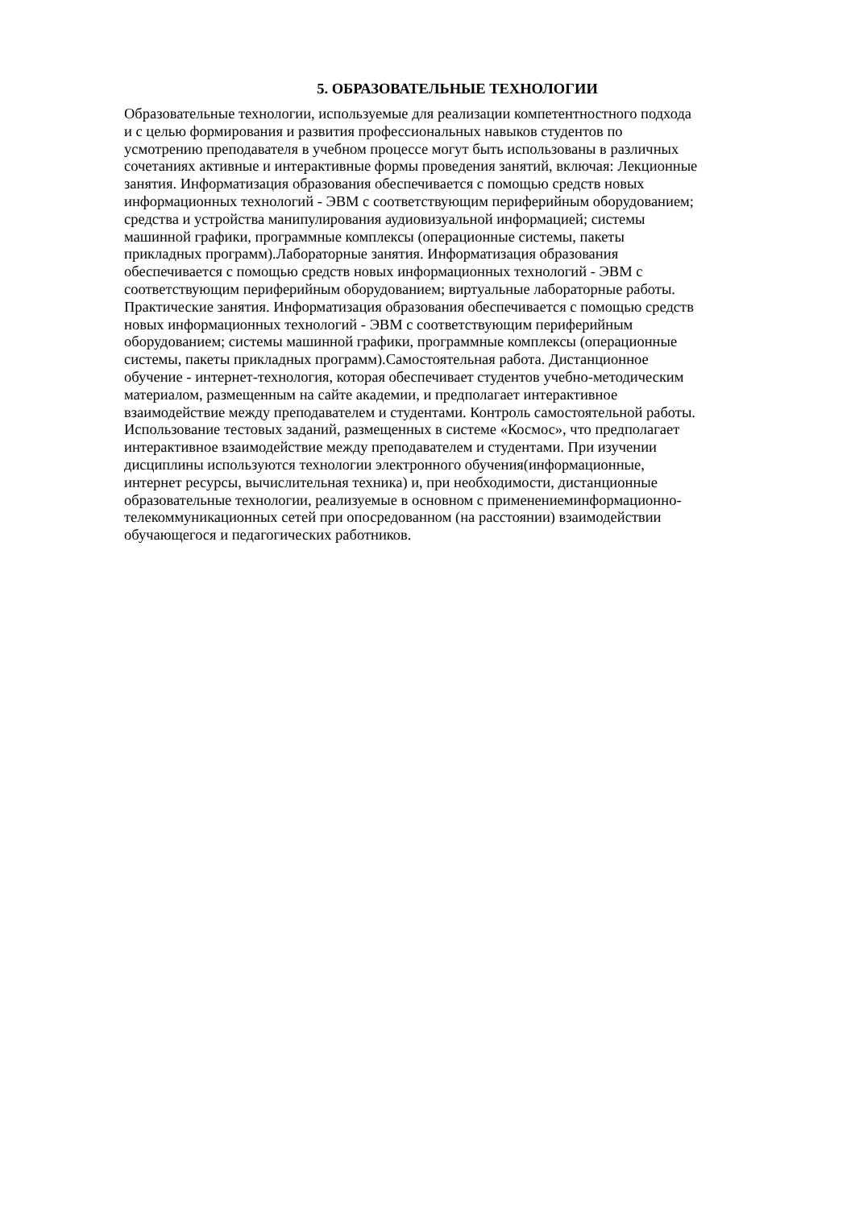5. ОБРАЗОВАТЕЛЬНЫЕ ТЕХНОЛОГИИ
Образовательные технологии, используемые для реализации компетентностного подхода
и с целью формирования и развития профессиональных навыков студентов по
усмотрению преподавателя в учебном процессе могут быть использованы в различных
сочетаниях активные и интерактивные формы проведения занятий, включая: Лекционные
занятия. Информатизация образования обеспечивается с помощью средств новых
информационных технологий - ЭВМ с соответствующим периферийным оборудованием;
средства и устройства манипулирования аудиовизуальной информацией; системы
машинной графики, программные комплексы (операционные системы, пакеты
прикладных программ).Лабораторные занятия. Информатизация образования
обеспечивается с помощью средств новых информационных технологий - ЭВМ с
соответствующим периферийным оборудованием; виртуальные лабораторные работы.
Практические занятия. Информатизация образования обеспечивается с помощью средств
новых информационных технологий - ЭВМ с соответствующим периферийным
оборудованием; системы машинной графики, программные комплексы (операционные
системы, пакеты прикладных программ).Самостоятельная работа. Дистанционное
обучение - интернет-технология, которая обеспечивает студентов учебно-методическим
материалом, размещенным на сайте академии, и предполагает интерактивное
взаимодействие между преподавателем и студентами. Контроль самостоятельной работы.
Использование тестовых заданий, размещенных в системе «Космос», что предполагает
интерактивное взаимодействие между преподавателем и студентами. При изучении
дисциплины используются технологии электронного обучения(информационные,
интернет ресурсы, вычислительная техника) и, при необходимости, дистанционные
образовательные технологии, реализуемые в основном с применениеминформационно-
телекоммуникационных сетей при опосредованном (на расстоянии) взаимодействии
обучающегося и педагогических работников.